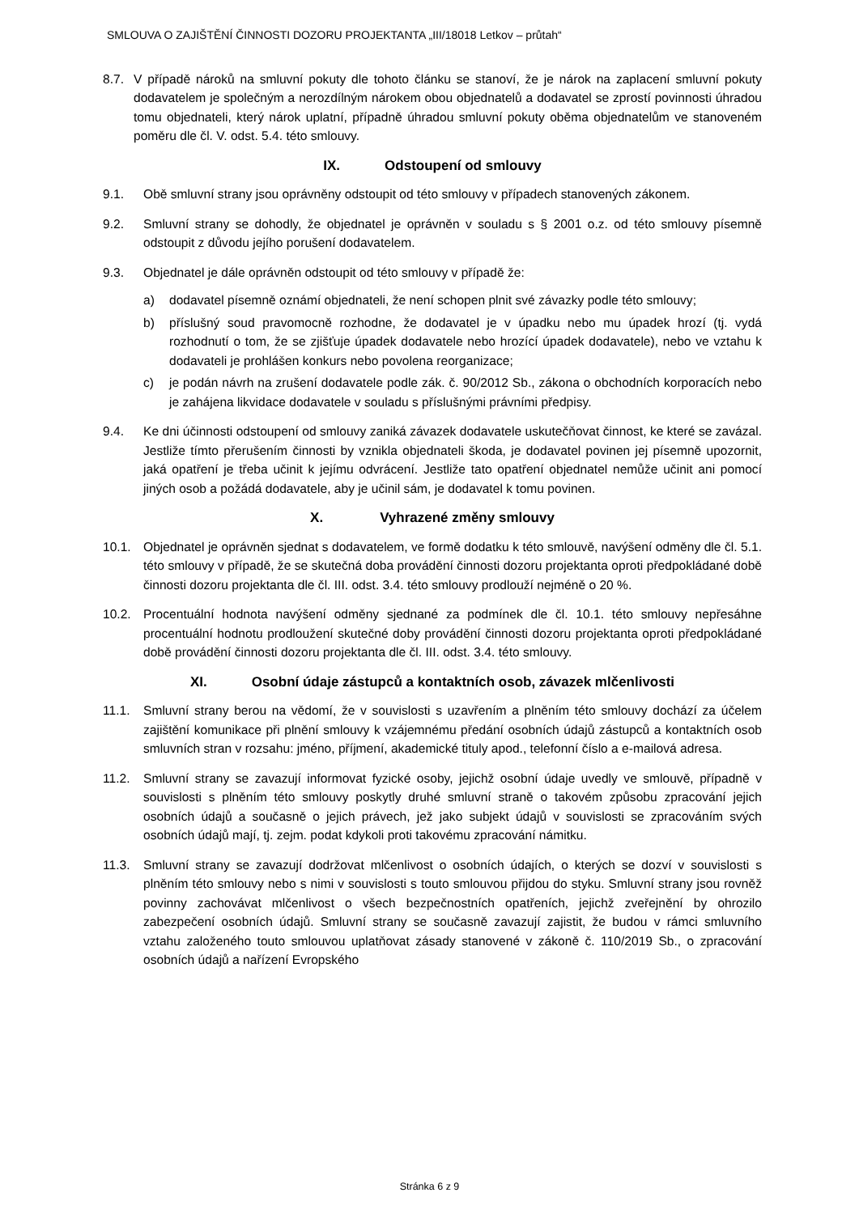SMLOUVA O ZAJIŠTĚNÍ ČINNOSTI DOZORU PROJEKTANTA „III/18018 Letkov – průtah“
8.7. V případě nároků na smluvní pokuty dle tohoto článku se stanoví, že je nárok na zaplacení smluvní pokuty dodavatelem je společným a nerozdílným nárokem obou objednatelů a dodavatel se zprostí povinnosti úhradou tomu objednateli, který nárok uplatní, případně úhradou smluvní pokuty oběma objednatelům ve stanoveném poměru dle čl. V. odst. 5.4. této smlouvy.
IX. Odstoupení od smlouvy
9.1. Obě smluvní strany jsou oprávněny odstoupit od této smlouvy v případech stanovených zákonem.
9.2. Smluvní strany se dohodly, že objednatel je oprávněn v souladu s § 2001 o.z. od této smlouvy písemně odstoupit z důvodu jejího porušení dodavatelem.
9.3. Objednatel je dále oprávněn odstoupit od této smlouvy v případě že:
a) dodavatel písemně oznámí objednateli, že není schopen plnit své závazky podle této smlouvy;
b) příslušný soud pravomocně rozhodne, že dodavatel je v úpadku nebo mu úpadek hrozí (tj. vydá rozhodnutí o tom, že se zjišťuje úpadek dodavatele nebo hrozící úpadek dodavatele), nebo ve vztahu k dodavateli je prohlášen konkurs nebo povolena reorganizace;
c) je podán návrh na zrušení dodavatele podle zák. č. 90/2012 Sb., zákona o obchodních korporacích nebo je zahájena likvidace dodavatele v souladu s příslušnými právními předpisy.
9.4. Ke dni účinnosti odstoupení od smlouvy zaniká závazek dodavatele uskutečňovat činnost, ke které se zavázal. Jestliže tímto přerušením činnosti by vznikla objednateli škoda, je dodavatel povinen jej písemně upozornit, jaká opatření je třeba učinit k jejímu odvrácení. Jestliže tato opatření objednatel nemůže učinit ani pomocí jiných osob a požádá dodavatele, aby je učinil sám, je dodavatel k tomu povinen.
X. Vyhrazené změny smlouvy
10.1. Objednatel je oprávněn sjednat s dodavatelem, ve formě dodatku k této smlouvě, navýšení odměny dle čl. 5.1. této smlouvy v případě, že se skutečná doba provádění činnosti dozoru projektanta oproti předpokládané době činnosti dozoru projektanta dle čl. III. odst. 3.4. této smlouvy prodlouží nejméně o 20 %.
10.2. Procentuální hodnota navýšení odměny sjednané za podmínek dle čl. 10.1. této smlouvy nepřesáhne procentuální hodnotu prodloužení skutečné doby provádění činnosti dozoru projektanta oproti předpokládané době provádění činnosti dozoru projektanta dle čl. III. odst. 3.4. této smlouvy.
XI. Osobní údaje zástupců a kontaktních osob, závazek mlčenlivosti
11.1. Smluvní strany berou na vědomí, že v souvislosti s uzavřením a plněním této smlouvy dochází za účelem zajištění komunikace při plnění smlouvy k vzájemnému předání osobních údajů zástupců a kontaktních osob smluvních stran v rozsahu: jméno, příjmení, akademické tituly apod., telefonní číslo a e-mailová adresa.
11.2. Smluvní strany se zavazují informovat fyzické osoby, jejichž osobní údaje uvedly ve smlouvě, případně v souvislosti s plněním této smlouvy poskytly druhé smluvní straně o takovém způsobu zpracování jejich osobních údajů a současně o jejich právech, jež jako subjekt údajů v souvislosti se zpracováním svých osobních údajů mají, tj. zejm. podat kdykoli proti takovému zpracování námitku.
11.3. Smluvní strany se zavazují dodržovat mlčenlivost o osobních údajích, o kterých se dozví v souvislosti s plněním této smlouvy nebo s nimi v souvislosti s touto smlouvou přijdou do styku. Smluvní strany jsou rovněž povinny zachovávat mlčenlivost o všech bezpečnostních opatřeních, jejichž zveřejnění by ohrozilo zabezpečení osobních údajů. Smluvní strany se současně zavazují zajistit, že budou v rámci smluvního vztahu založeného touto smlouvou uplatňovat zásady stanovené v zákoně č. 110/2019 Sb., o zpracování osobních údajů a nařízení Evropského
Stránka 6 z 9